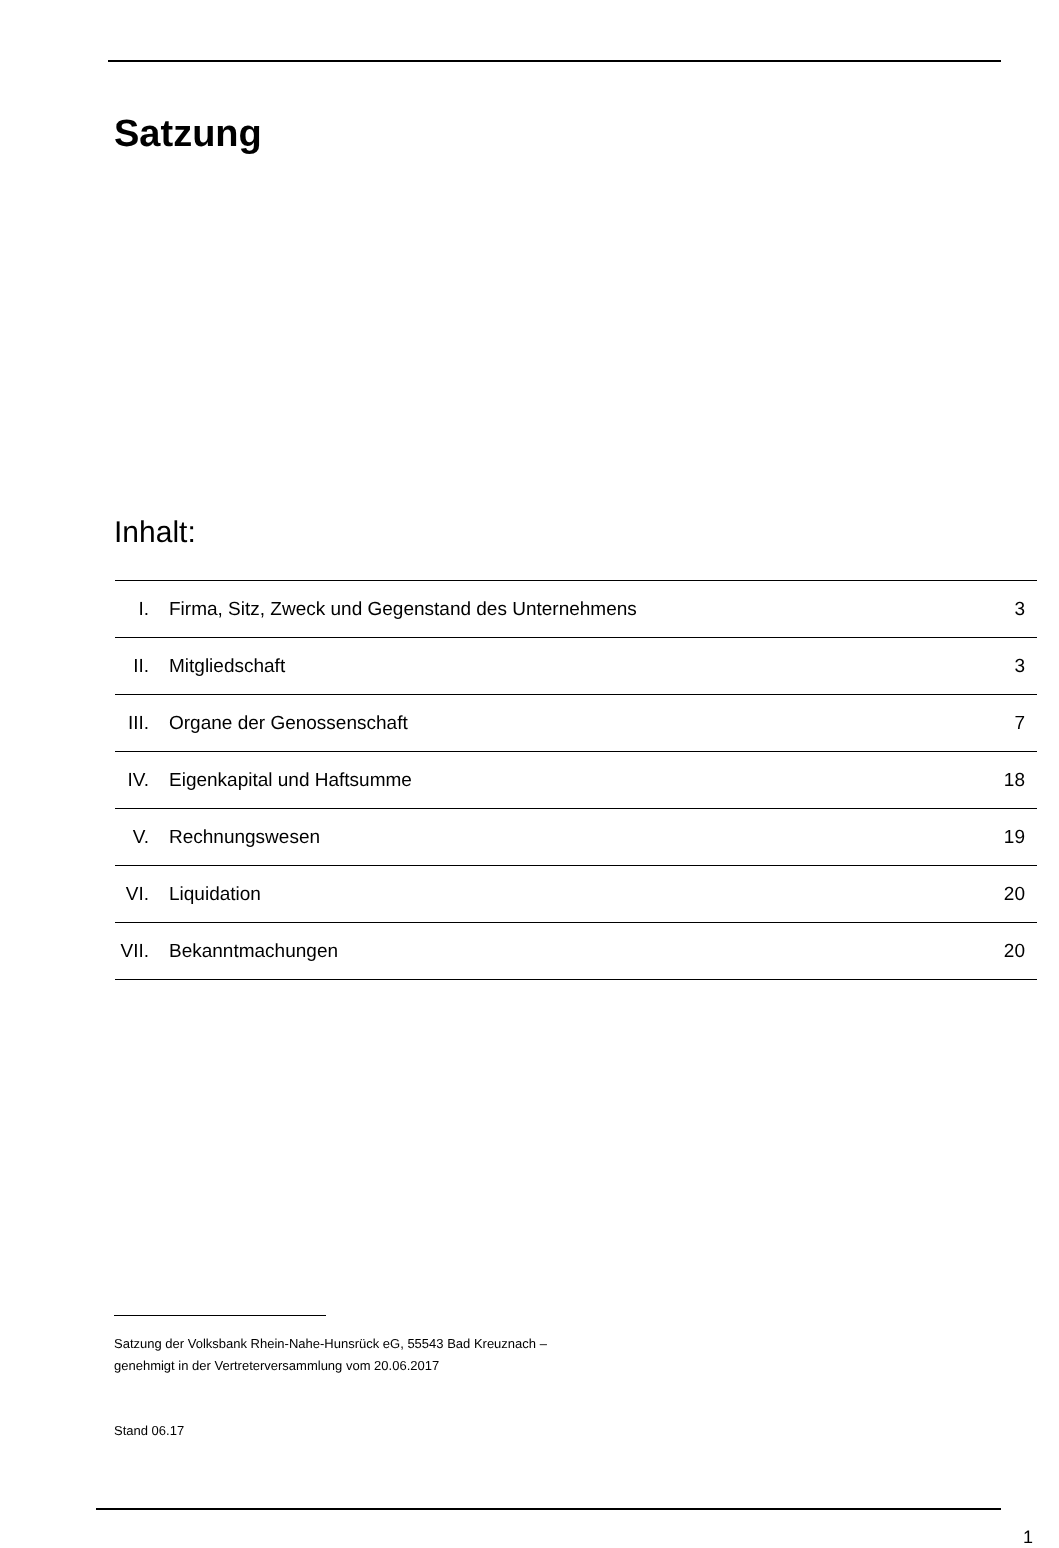Satzung
Inhalt:
| I. | Firma, Sitz, Zweck und Gegenstand des Unternehmens | 3 |
| II. | Mitgliedschaft | 3 |
| III. | Organe der Genossenschaft | 7 |
| IV. | Eigenkapital und Haftsumme | 18 |
| V. | Rechnungswesen | 19 |
| VI. | Liquidation | 20 |
| VII. | Bekanntmachungen | 20 |
Satzung der Volksbank Rhein-Nahe-Hunsrück eG, 55543 Bad Kreuznach –
genehmigt in der Vertreterversammlung vom 20.06.2017
Stand 06.17
1